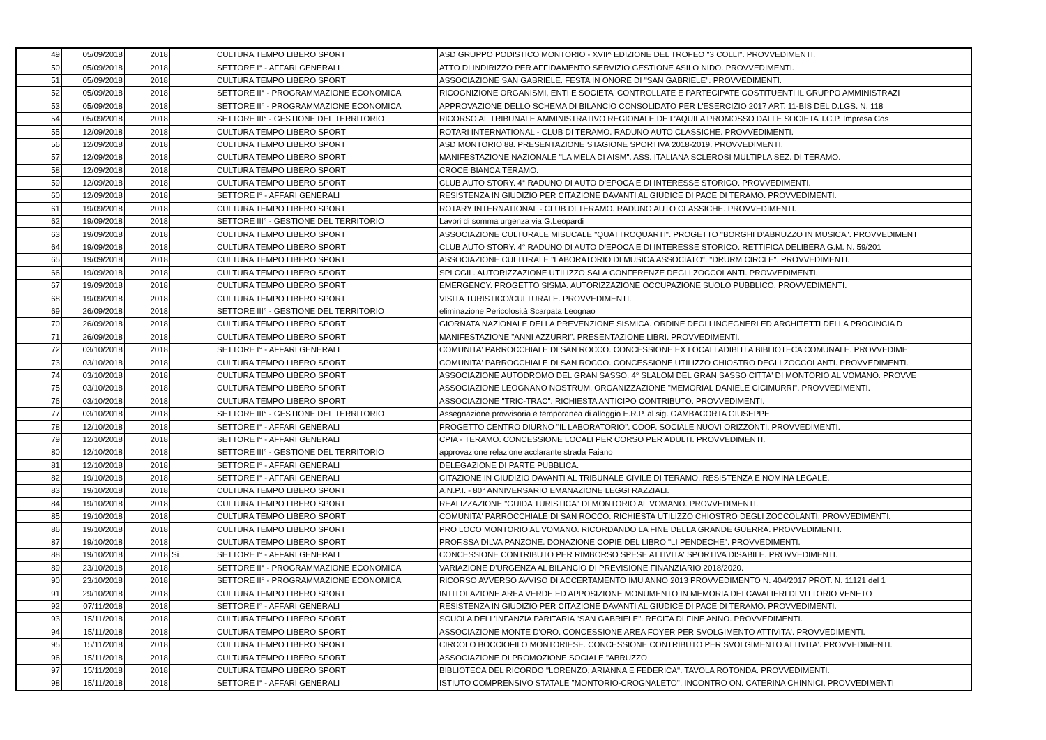| 49 | 05/09/2018 | 2018 | | CULTURA TEMPO LIBERO SPORT | ASD GRUPPO PODISTICO MONTORIO - XVII^ EDIZIONE DEL TROFEO "3 COLLI". PROVVEDIMENTI. |
| 50 | 05/09/2018 | 2018 | | SETTORE I° - AFFARI GENERALI | ATTO DI INDIRIZZO PER AFFIDAMENTO SERVIZIO GESTIONE ASILO NIDO. PROVVEDIMENTI. |
| 51 | 05/09/2018 | 2018 | | CULTURA TEMPO LIBERO SPORT | ASSOCIAZIONE SAN GABRIELE. FESTA IN ONORE DI "SAN GABRIELE". PROVVEDIMENTI. |
| 52 | 05/09/2018 | 2018 | | SETTORE II° - PROGRAMMAZIONE ECONOMICA | RICOGNIZIONE ORGANISMI, ENTI E SOCIETA' CONTROLLATE E PARTECIPATE COSTITUENTI IL GRUPPO AMMINISTRAZI |
| 53 | 05/09/2018 | 2018 | | SETTORE II° - PROGRAMMAZIONE ECONOMICA | APPROVAZIONE DELLO SCHEMA DI BILANCIO CONSOLIDATO PER L'ESERCIZIO 2017 ART. 11-BIS DEL D.LGS. N. 118 |
| 54 | 05/09/2018 | 2018 | | SETTORE III° - GESTIONE DEL TERRITORIO | RICORSO AL TRIBUNALE AMMINISTRATIVO REGIONALE DE L’AQUILA PROMOSSO DALLE SOCIETA’ I.C.P. Impresa Cos |
| 55 | 12/09/2018 | 2018 | | CULTURA TEMPO LIBERO SPORT | ROTARI INTERNATIONAL - CLUB DI TERAMO. RADUNO AUTO CLASSICHE. PROVVEDIMENTI. |
| 56 | 12/09/2018 | 2018 | | CULTURA TEMPO LIBERO SPORT | ASD MONTORIO 88. PRESENTAZIONE STAGIONE SPORTIVA 2018-2019. PROVVEDIMENTI. |
| 57 | 12/09/2018 | 2018 | | CULTURA TEMPO LIBERO SPORT | MANIFESTAZIONE NAZIONALE "LA MELA DI AISM". ASS. ITALIANA SCLEROSI MULTIPLA SEZ. DI TERAMO. |
| 58 | 12/09/2018 | 2018 | | CULTURA TEMPO LIBERO SPORT | CROCE BIANCA TERAMO. |
| 59 | 12/09/2018 | 2018 | | CULTURA TEMPO LIBERO SPORT | CLUB AUTO STORY. 4° RADUNO DI AUTO D'EPOCA E DI INTERESSE STORICO. PROVVEDIMENTI. |
| 60 | 12/09/2018 | 2018 | | SETTORE I° - AFFARI GENERALI | RESISTENZA IN GIUDIZIO PER CITAZIONE DAVANTI AL GIUDICE DI PACE DI TERAMO. PROVVEDIMENTI. |
| 61 | 19/09/2018 | 2018 | | CULTURA TEMPO LIBERO SPORT | ROTARY INTERNATIONAL - CLUB DI TERAMO. RADUNO AUTO CLASSICHE. PROVVEDIMENTI. |
| 62 | 19/09/2018 | 2018 | | SETTORE III° - GESTIONE DEL TERRITORIO | Lavori di somma urgenza via G.Leopardi |
| 63 | 19/09/2018 | 2018 | | CULTURA TEMPO LIBERO SPORT | ASSOCIAZIONE CULTURALE MISUCALE "QUATTROQUARTI". PROGETTO "BORGHI D'ABRUZZO IN MUSICA". PROVVEDIMENT |
| 64 | 19/09/2018 | 2018 | | CULTURA TEMPO LIBERO SPORT | CLUB AUTO STORY. 4° RADUNO DI AUTO D'EPOCA E DI INTERESSE STORICO. RETTIFICA DELIBERA G.M. N. 59/201 |
| 65 | 19/09/2018 | 2018 | | CULTURA TEMPO LIBERO SPORT | ASSOCIAZIONE CULTURALE "LABORATORIO DI MUSICA ASSOCIATO". "DRURM CIRCLE". PROVVEDIMENTI. |
| 66 | 19/09/2018 | 2018 | | CULTURA TEMPO LIBERO SPORT | SPI CGIL. AUTORIZZAZIONE UTILIZZO SALA CONFERENZE DEGLI ZOCCOLANTI. PROVVEDIMENTI. |
| 67 | 19/09/2018 | 2018 | | CULTURA TEMPO LIBERO SPORT | EMERGENCY. PROGETTO SISMA. AUTORIZZAZIONE OCCUPAZIONE SUOLO PUBBLICO. PROVVEDIMENTI. |
| 68 | 19/09/2018 | 2018 | | CULTURA TEMPO LIBERO SPORT | VISITA TURISTICO/CULTURALE. PROVVEDIMENTI. |
| 69 | 26/09/2018 | 2018 | | SETTORE III° - GESTIONE DEL TERRITORIO | eliminazione Pericolosità Scarpata Leognao |
| 70 | 26/09/2018 | 2018 | | CULTURA TEMPO LIBERO SPORT | GIORNATA NAZIONALE DELLA PREVENZIONE SISMICA. ORDINE DEGLI INGEGNERI ED ARCHITETTI DELLA PROCINCIA D |
| 71 | 26/09/2018 | 2018 | | CULTURA TEMPO LIBERO SPORT | MANIFESTAZIONE "ANNI AZZURRI". PRESENTAZIONE LIBRI. PROVVEDIMENTI. |
| 72 | 03/10/2018 | 2018 | | SETTORE I° - AFFARI GENERALI | COMUNITA' PARROCCHIALE DI SAN ROCCO. CONCESSIONE EX LOCALI ADIBITI A BIBLIOTECA COMUNALE. PROVVEDIME |
| 73 | 03/10/2018 | 2018 | | CULTURA TEMPO LIBERO SPORT | COMUNITA' PARROCCHIALE DI SAN ROCCO. CONCESSIONE UTILIZZO CHIOSTRO DEGLI ZOCCOLANTI. PROVVEDIMENTI. |
| 74 | 03/10/2018 | 2018 | | CULTURA TEMPO LIBERO SPORT | ASSOCIAZIONE AUTODROMO DEL GRAN SASSO. 4° SLALOM DEL GRAN SASSO CITTA' DI MONTORIO AL VOMANO. PROVVE |
| 75 | 03/10/2018 | 2018 | | CULTURA TEMPO LIBERO SPORT | ASSOCIAZIONE LEOGNANO NOSTRUM. ORGANIZZAZIONE "MEMORIAL DANIELE CICIMURRI". PROVVEDIMENTI. |
| 76 | 03/10/2018 | 2018 | | CULTURA TEMPO LIBERO SPORT | ASSOCIAZIONE "TRIC-TRAC". RICHIESTA ANTICIPO CONTRIBUTO. PROVVEDIMENTI. |
| 77 | 03/10/2018 | 2018 | | SETTORE III° - GESTIONE DEL TERRITORIO | Assegnazione provvisoria e temporanea di alloggio E.R.P. al sig. GAMBACORTA GIUSEPPE |
| 78 | 12/10/2018 | 2018 | | SETTORE I° - AFFARI GENERALI | PROGETTO CENTRO DIURNO "IL LABORATORIO". COOP. SOCIALE NUOVI ORIZZONTI. PROVVEDIMENTI. |
| 79 | 12/10/2018 | 2018 | | SETTORE I° - AFFARI GENERALI | CPIA - TERAMO. CONCESSIONE LOCALI PER CORSO PER ADULTI. PROVVEDIMENTI. |
| 80 | 12/10/2018 | 2018 | | SETTORE III° - GESTIONE DEL TERRITORIO | approvazione relazione acclarante strada Faiano |
| 81 | 12/10/2018 | 2018 | | SETTORE I° - AFFARI GENERALI | DELEGAZIONE DI PARTE PUBBLICA. |
| 82 | 19/10/2018 | 2018 | | SETTORE I° - AFFARI GENERALI | CITAZIONE IN GIUDIZIO DAVANTI AL TRIBUNALE CIVILE DI TERAMO. RESISTENZA E NOMINA LEGALE. |
| 83 | 19/10/2018 | 2018 | | CULTURA TEMPO LIBERO SPORT | A.N.P.I. - 80° ANNIVERSARIO EMANAZIONE LEGGI RAZZIALI. |
| 84 | 19/10/2018 | 2018 | | CULTURA TEMPO LIBERO SPORT | REALIZZAZIONE "GUIDA TURISTICA" DI MONTORIO AL VOMANO. PROVVEDIMENTI. |
| 85 | 19/10/2018 | 2018 | | CULTURA TEMPO LIBERO SPORT | COMUNITA' PARROCCHIALE DI SAN ROCCO. RICHIESTA UTILIZZO CHIOSTRO DEGLI ZOCCOLANTI. PROVVEDIMENTI. |
| 86 | 19/10/2018 | 2018 | | CULTURA TEMPO LIBERO SPORT | PRO LOCO MONTORIO AL VOMANO. RICORDANDO LA FINE DELLA GRANDE GUERRA. PROVVEDIMENTI. |
| 87 | 19/10/2018 | 2018 | | CULTURA TEMPO LIBERO SPORT | PROF.SSA DILVA PANZONE. DONAZIONE COPIE DEL LIBRO "LI PENDECHE". PROVVEDIMENTI. |
| 88 | 19/10/2018 | 2018 | Si | SETTORE I° - AFFARI GENERALI | CONCESSIONE CONTRIBUTO PER RIMBORSO SPESE ATTIVITA' SPORTIVA DISABILE. PROVVEDIMENTI. |
| 89 | 23/10/2018 | 2018 | | SETTORE II° - PROGRAMMAZIONE ECONOMICA | VARIAZIONE D'URGENZA AL BILANCIO DI PREVISIONE FINANZIARIO 2018/2020. |
| 90 | 23/10/2018 | 2018 | | SETTORE II° - PROGRAMMAZIONE ECONOMICA | RICORSO AVVERSO AVVISO DI ACCERTAMENTO IMU ANNO 2013 PROVVEDIMENTO N. 404/2017 PROT. N. 11121 del 1 |
| 91 | 29/10/2018 | 2018 | | CULTURA TEMPO LIBERO SPORT | INTITOLAZIONE AREA VERDE ED APPOSIZIONE MONUMENTO IN MEMORIA DEI CAVALIERI DI VITTORIO VENETO |
| 92 | 07/11/2018 | 2018 | | SETTORE I° - AFFARI GENERALI | RESISTENZA IN GIUDIZIO PER CITAZIONE DAVANTI AL GIUDICE DI PACE DI TERAMO. PROVVEDIMENTI. |
| 93 | 15/11/2018 | 2018 | | CULTURA TEMPO LIBERO SPORT | SCUOLA DELL'INFANZIA PARITARIA "SAN GABRIELE". RECITA DI FINE ANNO. PROVVEDIMENTI. |
| 94 | 15/11/2018 | 2018 | | CULTURA TEMPO LIBERO SPORT | ASSOCIAZIONE MONTE D'ORO. CONCESSIONE AREA FOYER PER SVOLGIMENTO ATTIVITA'. PROVVEDIMENTI. |
| 95 | 15/11/2018 | 2018 | | CULTURA TEMPO LIBERO SPORT | CIRCOLO BOCCIOFILO MONTORIESE. CONCESSIONE CONTRIBUTO PER SVOLGIMENTO ATTIVITA'. PROVVEDIMENTI. |
| 96 | 15/11/2018 | 2018 | | CULTURA TEMPO LIBERO SPORT | ASSOCIAZIONE DI PROMOZIONE SOCIALE "ABRUZZO |
| 97 | 15/11/2018 | 2018 | | CULTURA TEMPO LIBERO SPORT | BIBLIOTECA DEL RICORDO "LORENZO, ARIANNA E FEDERICA". TAVOLA ROTONDA. PROVVEDIMENTI. |
| 98 | 15/11/2018 | 2018 | | SETTORE I° - AFFARI GENERALI | ISTIUTO COMPRENSIVO STATALE "MONTORIO-CROGNALETO". INCONTRO ON. CATERINA CHINNICI. PROVVEDIMENTI |